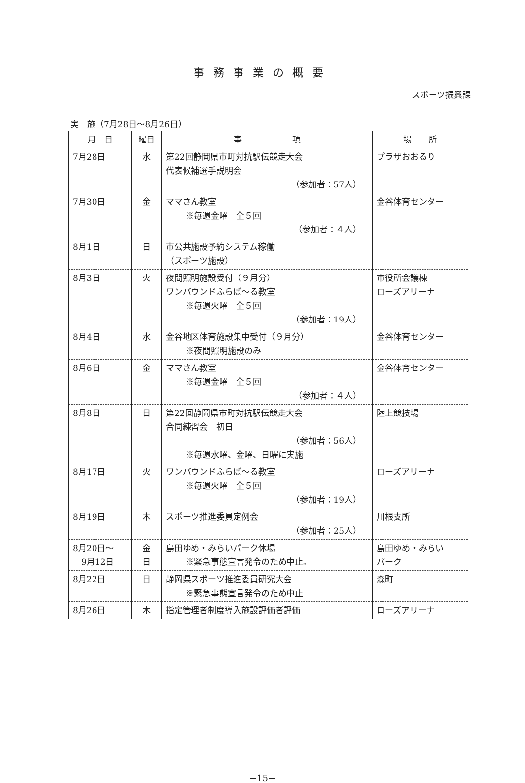事務事業の概要
スポーツ振興課
実　施（7月28日～8月26日）
| 月 日 | 曜日 | 事 項 | 場 所 |
| --- | --- | --- | --- |
| 7月28日 | 水 | 第22回静岡県市町対抗駅伝競走大会 代表候補選手説明会 （参加者：57人） | プラザおおるり |
| 7月30日 | 金 | ママさん教室 ※毎週金曜 全５回 （参加者：４人） | 金谷体育センター |
| 8月1日 | 日 | 市公共施設予約システム稼働 （スポーツ施設） | |
| 8月3日 | 火 | 夜間照明施設受付（９月分） ワンバウンドふらば～る教室 ※毎週火曜 全５回 （参加者：19人） | 市役所会議棟 ローズアリーナ |
| 8月4日 | 水 | 金谷地区体育施設集中受付（９月分） ※夜間照明施設のみ | 金谷体育センター |
| 8月6日 | 金 | ママさん教室 ※毎週金曜 全５回 （参加者：４人） | 金谷体育センター |
| 8月8日 | 日 | 第22回静岡県市町対抗駅伝競走大会 合同練習会 初日 （参加者：56人） ※毎週水曜、金曜、日曜に実施 | 陸上競技場 |
| 8月17日 | 火 | ワンバウンドふらば～る教室 ※毎週火曜 全５回 （参加者：19人） | ローズアリーナ |
| 8月19日 | 木 | スポーツ推進委員定例会 （参加者：25人） | 川根支所 |
| 8月20日～ 9月12日 | 金 日 | 島田ゆめ・みらいパーク休場 ※緊急事態宣言発令のため中止。 | 島田ゆめ・みらい パーク |
| 8月22日 | 日 | 静岡県スポーツ推進委員研究大会 ※緊急事態宣言発令のため中止 | 森町 |
| 8月26日 | 木 | 指定管理者制度導入施設評価者評価 | ローズアリーナ |
−15−